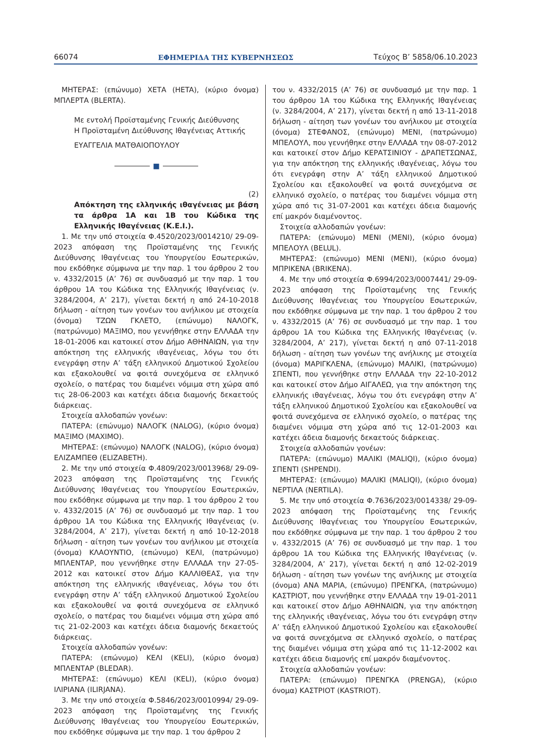66074 ΕΦΗΜΕΡΙΔΑ ΤΗΣ ΚΥΒΕΡΝΗΣΕΩΣ Τεύχος B’ 5858/06.10.2023
ΜΗΤΕΡΑΣ: (επώνυμο) ΧΕΤΑ (HETA), (κύριο όνομα) ΜΠΛΕΡΤΑ (BLERTA).
Με εντολή Προϊσταμένης Γενικής Διεύθυνσης
Η Προϊσταμένη Διεύθυνσης Ιθαγένειας Αττικής
ΕΥΑΓΓΕΛΙΑ ΜΑΤΘΑΙΟΠΟΥΛΟΥ
■
(2)
Απόκτηση της ελληνικής ιθαγένειας με βάση τα άρθρα 1Α και 1Β του Κώδικα της Ελληνικής Ιθαγένειας (Κ.Ε.Ι.).
1. Με την υπό στοιχεία Φ.4520/2023/0014210/ 29-09-2023 απόφαση της Προϊσταμένης της Γενικής Διεύθυνσης Ιθαγένειας του Υπουργείου Εσωτερικών, που εκδόθηκε σύμφωνα με την παρ. 1 του άρθρου 2 του ν. 4332/2015 (Α’ 76) σε συνδυασμό με την παρ. 1 του άρθρου 1Α του Κώδικα της Ελληνικής Ιθαγένειας (ν. 3284/2004, Α’ 217), γίνεται δεκτή η από 24-10-2018 δήλωση - αίτηση των γονέων του ανήλικου με στοιχεία (όνομα) ΤΖΩΝ ΓΚΛΕΤΟ, (επώνυμο) ΝΑΛΟΓΚ, (πατρώνυμο) ΜΑΞΙΜΟ, που γεννήθηκε στην ΕΛΛΑΔΑ την 18-01-2006 και κατοικεί στον Δήμο ΑΘΗΝΑΙΩΝ, για την απόκτηση της ελληνικής ιθαγένειας, λόγω του ότι ενεγράφη στην Α’ τάξη ελληνικού Δημοτικού Σχολείου και εξακολουθεί να φοιτά συνεχόμενα σε ελληνικό σχολείο, ο πατέρας του διαμένει νόμιμα στη χώρα από τις 28-06-2003 και κατέχει άδεια διαμονής δεκαετούς διάρκειας.
Στοιχεία αλλοδαπών γονέων:
ΠΑΤΕΡΑ: (επώνυμο) ΝΑΛΟΓΚ (NALOG), (κύριο όνομα) ΜΑΞΙΜΟ (MAXIMO).
ΜΗΤΕΡΑΣ: (επώνυμο) ΝΑΛΟΓΚ (NALOG), (κύριο όνομα) ΕΛΙΖΑΜΠΕΘ (ELIZABETH).
2. Με την υπό στοιχεία Φ.4809/2023/0013968/ 29-09-2023 απόφαση της Προϊσταμένης της Γενικής Διεύθυνσης Ιθαγένειας του Υπουργείου Εσωτερικών, που εκδόθηκε σύμφωνα με την παρ. 1 του άρθρου 2 του ν. 4332/2015 (Α’ 76) σε συνδυασμό με την παρ. 1 του άρθρου 1Α του Κώδικα της Ελληνικής Ιθαγένειας (ν. 3284/2004, Α’ 217), γίνεται δεκτή η από 10-12-2018 δήλωση - αίτηση των γονέων του ανήλικου με στοιχεία (όνομα) ΚΛΑΟΥΝΤΙΟ, (επώνυμο) ΚΕΛΙ, (πατρώνυμο) ΜΠΛΕΝΤΑΡ, που γεννήθηκε στην ΕΛΛΑΔΑ την 27-05-2012 και κατοικεί στον Δήμο ΚΑΛΛΙΘΕΑΣ, για την απόκτηση της ελληνικής ιθαγένειας, λόγω του ότι ενεγράφη στην Α’ τάξη ελληνικού Δημοτικού Σχολείου και εξακολουθεί να φοιτά συνεχόμενα σε ελληνικό σχολείο, ο πατέρας του διαμένει νόμιμα στη χώρα από τις 21-02-2003 και κατέχει άδεια διαμονής δεκαετούς διάρκειας.
Στοιχεία αλλοδαπών γονέων:
ΠΑΤΕΡΑ: (επώνυμο) ΚΕΛΙ (KELI), (κύριο όνομα) ΜΠΛΕΝΤΑΡ (BLEDAR).
ΜΗΤΕΡΑΣ: (επώνυμο) ΚΕΛΙ (KELI), (κύριο όνομα) ΙΛΙΡΙΑΝΑ (ILIRJANA).
3. Με την υπό στοιχεία Φ.5846/2023/0010994/ 29-09-2023 απόφαση της Προϊσταμένης της Γενικής Διεύθυνσης Ιθαγένειας του Υπουργείου Εσωτερικών, που εκδόθηκε σύμφωνα με την παρ. 1 του άρθρου 2
του ν. 4332/2015 (Α’ 76) σε συνδυασμό με την παρ. 1 του άρθρου 1Α του Κώδικα της Ελληνικής Ιθαγένειας (ν. 3284/2004, Α’ 217), γίνεται δεκτή η από 13-11-2018 δήλωση - αίτηση των γονέων του ανήλικου με στοιχεία (όνομα) ΣΤΕΦΑΝΟΣ, (επώνυμο) ΜΕΝΙ, (πατρώνυμο) ΜΠΕΛΟΥΛ, που γεννήθηκε στην ΕΛΛΑΔΑ την 08-07-2012 και κατοικεί στον Δήμο ΚΕΡΑΤΣΙΝΙΟΥ - ΔΡΑΠΕΤΣΩΝΑΣ, για την απόκτηση της ελληνικής ιθαγένειας, λόγω του ότι ενεγράφη στην Α’ τάξη ελληνικού Δημοτικού Σχολείου και εξακολουθεί να φοιτά συνεχόμενα σε ελληνικό σχολείο, ο πατέρας του διαμένει νόμιμα στη χώρα από τις 31-07-2001 και κατέχει άδεια διαμονής επί μακρόν διαμένοντος.
Στοιχεία αλλοδαπών γονέων:
ΠΑΤΕΡΑ: (επώνυμο) ΜΕΝΙ (MENI), (κύριο όνομα) ΜΠΕΛΟΥΛ (BELUL).
ΜΗΤΕΡΑΣ: (επώνυμο) ΜΕΝΙ (MENI), (κύριο όνομα) ΜΠΡΙΚΕΝΑ (BRIKENA).
4. Με την υπό στοιχεία Φ.6994/2023/0007441/ 29-09-2023 απόφαση της Προϊσταμένης της Γενικής Διεύθυνσης Ιθαγένειας του Υπουργείου Εσωτερικών, που εκδόθηκε σύμφωνα με την παρ. 1 του άρθρου 2 του ν. 4332/2015 (Α’ 76) σε συνδυασμό με την παρ. 1 του άρθρου 1Α του Κώδικα της Ελληνικής Ιθαγένειας (ν. 3284/2004, Α’ 217), γίνεται δεκτή η από 07-11-2018 δήλωση - αίτηση των γονέων της ανήλικης με στοιχεία (όνομα) ΜΑΡΙΓΚΛΕΝΑ, (επώνυμο) ΜΑΛΙΚΙ, (πατρώνυμο) ΣΠΕΝΤΙ, που γεννήθηκε στην ΕΛΛΑΔΑ την 22-10-2012 και κατοικεί στον Δήμο ΑΙΓΑΛΕΩ, για την απόκτηση της ελληνικής ιθαγένειας, λόγω του ότι ενεγράφη στην Α’ τάξη ελληνικού Δημοτικού Σχολείου και εξακολουθεί να φοιτά συνεχόμενα σε ελληνικό σχολείο, ο πατέρας της διαμένει νόμιμα στη χώρα από τις 12-01-2003 και κατέχει άδεια διαμονής δεκαετούς διάρκειας.
Στοιχεία αλλοδαπών γονέων:
ΠΑΤΕΡΑ: (επώνυμο) ΜΑΛΙΚΙ (MALIQI), (κύριο όνομα) ΣΠΕΝΤΙ (SHPENDI).
ΜΗΤΕΡΑΣ: (επώνυμο) ΜΑΛΙΚΙ (MALIQI), (κύριο όνομα) ΝΕΡΤΙΛΑ (NERTILA).
5. Με την υπό στοιχεία Φ.7636/2023/0014338/ 29-09-2023 απόφαση της Προϊσταμένης της Γενικής Διεύθυνσης Ιθαγένειας του Υπουργείου Εσωτερικών, που εκδόθηκε σύμφωνα με την παρ. 1 του άρθρου 2 του ν. 4332/2015 (Α’ 76) σε συνδυασμό με την παρ. 1 του άρθρου 1Α του Κώδικα της Ελληνικής Ιθαγένειας (ν. 3284/2004, Α’ 217), γίνεται δεκτή η από 12-02-2019 δήλωση - αίτηση των γονέων της ανήλικης με στοιχεία (όνομα) ΑΝΑ ΜΑΡΙΑ, (επώνυμο) ΠΡΕΝΓΚΑ, (πατρώνυμο) ΚΑΣΤΡΙΟΤ, που γεννήθηκε στην ΕΛΛΑΔΑ την 19-01-2011 και κατοικεί στον Δήμο ΑΘΗΝΑΙΩΝ, για την απόκτηση της ελληνικής ιθαγένειας, λόγω του ότι ενεγράφη στην Α’ τάξη ελληνικού Δημοτικού Σχολείου και εξακολουθεί να φοιτά συνεχόμενα σε ελληνικό σχολείο, ο πατέρας της διαμένει νόμιμα στη χώρα από τις 11-12-2002 και κατέχει άδεια διαμονής επί μακρόν διαμένοντος.
Στοιχεία αλλοδαπών γονέων:
ΠΑΤΕΡΑ: (επώνυμο) ΠΡΕΝΓΚΑ (PRENGA), (κύριο όνομα) ΚΑΣΤΡΙΟΤ (KASTRIOT).